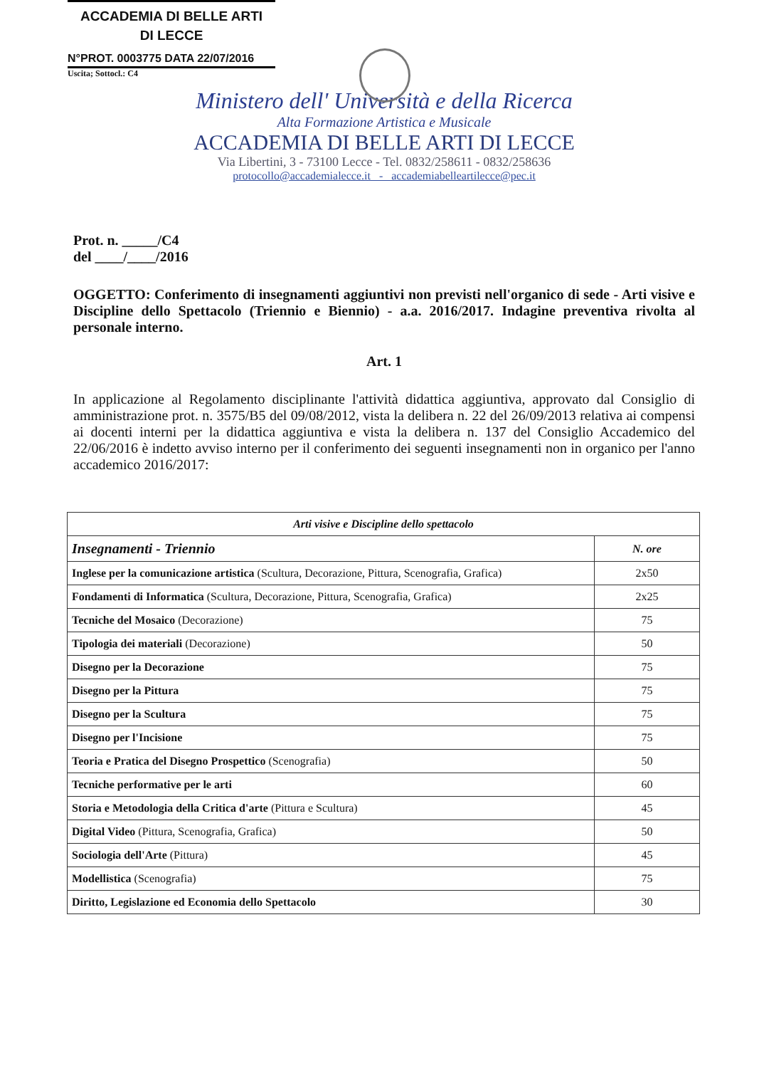ACCADEMIA DI BELLE ARTI
DI LECCE
N°PROT. 0003775 DATA 22/07/2016
Uscita; Sottocl.: C4
Ministero dell' Università e della Ricerca
Alta Formazione Artistica e Musicale
ACCADEMIA DI BELLE ARTI DI LECCE
Via Libertini, 3 - 73100 Lecce - Tel. 0832/258611 - 0832/258636
protocollo@accademialecce.it - accademiabelleartilecce@pec.it
Prot. n. _____/C4
del ____/____/2016
OGGETTO: Conferimento di insegnamenti aggiuntivi non previsti nell'organico di sede - Arti visive e Discipline dello Spettacolo (Triennio e Biennio) - a.a. 2016/2017. Indagine preventiva rivolta al personale interno.
Art. 1
In applicazione al Regolamento disciplinante l'attività didattica aggiuntiva, approvato dal Consiglio di amministrazione prot. n. 3575/B5 del 09/08/2012, vista la delibera n. 22 del 26/09/2013 relativa ai compensi ai docenti interni per la didattica aggiuntiva e vista la delibera n. 137 del Consiglio Accademico del 22/06/2016 è indetto avviso interno per il conferimento dei seguenti insegnamenti non in organico per l'anno accademico 2016/2017:
| Arti visive e Discipline dello spettacolo | |
| --- | --- |
| Insegnamenti - Triennio | N. ore |
| Inglese per la comunicazione artistica (Scultura, Decorazione, Pittura, Scenografia, Grafica) | 2x50 |
| Fondamenti di Informatica (Scultura, Decorazione, Pittura, Scenografia, Grafica) | 2x25 |
| Tecniche del Mosaico (Decorazione) | 75 |
| Tipologia dei materiali (Decorazione) | 50 |
| Disegno per la Decorazione | 75 |
| Disegno per la Pittura | 75 |
| Disegno per la Scultura | 75 |
| Disegno per l'Incisione | 75 |
| Teoria e Pratica del Disegno Prospettico (Scenografia) | 50 |
| Tecniche performative per le arti | 60 |
| Storia e Metodologia della Critica d'arte (Pittura e Scultura) | 45 |
| Digital Video (Pittura, Scenografia, Grafica) | 50 |
| Sociologia dell'Arte (Pittura) | 45 |
| Modellistica (Scenografia) | 75 |
| Diritto, Legislazione ed Economia dello Spettacolo | 30 |